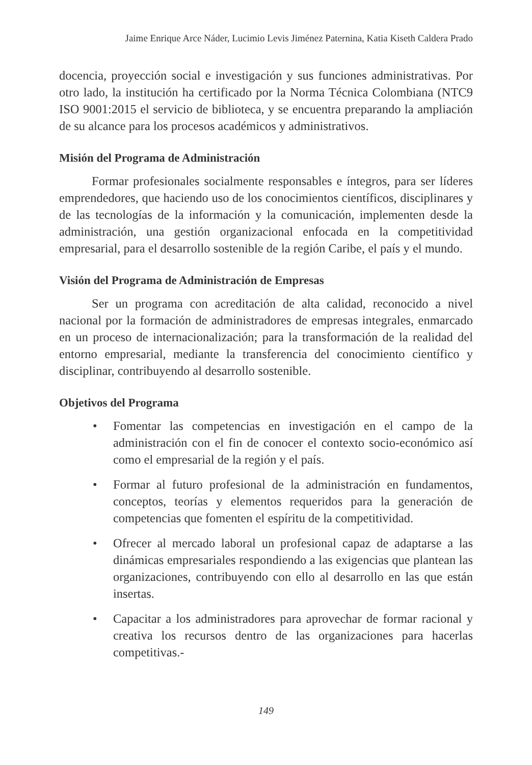Jaime Enrique Arce Náder, Lucimio Levis Jiménez Paternina, Katia Kiseth Caldera Prado
docencia, proyección social e investigación y sus funciones administrativas. Por otro lado, la institución ha certificado por la Norma Técnica Colombiana (NTC9 ISO 9001:2015 el servicio de biblioteca, y se encuentra preparando la ampliación de su alcance para los procesos académicos y administrativos.
Misión del Programa de Administración
Formar profesionales socialmente responsables e íntegros, para ser líderes emprendedores, que haciendo uso de los conocimientos científicos, disciplinares y de las tecnologías de la información y la comunicación, implementen desde la administración, una gestión organizacional enfocada en la competitividad empresarial, para el desarrollo sostenible de la región Caribe, el país y el mundo.
Visión del Programa de Administración de Empresas
Ser un programa con acreditación de alta calidad, reconocido a nivel nacional por la formación de administradores de empresas integrales, enmarcado en un proceso de internacionalización; para la transformación de la realidad del entorno empresarial, mediante la transferencia del conocimiento científico y disciplinar, contribuyendo al desarrollo sostenible.
Objetivos del Programa
• Fomentar las competencias en investigación en el campo de la administración con el fin de conocer el contexto socio-económico así como el empresarial de la región y el país.
• Formar al futuro profesional de la administración en fundamentos, conceptos, teorías y elementos requeridos para la generación de competencias que fomenten el espíritu de la competitividad.
• Ofrecer al mercado laboral un profesional capaz de adaptarse a las dinámicas empresariales respondiendo a las exigencias que plantean las organizaciones, contribuyendo con ello al desarrollo en las que están insertas.
• Capacitar a los administradores para aprovechar de formar racional y creativa los recursos dentro de las organizaciones para hacerlas competitivas.-
149